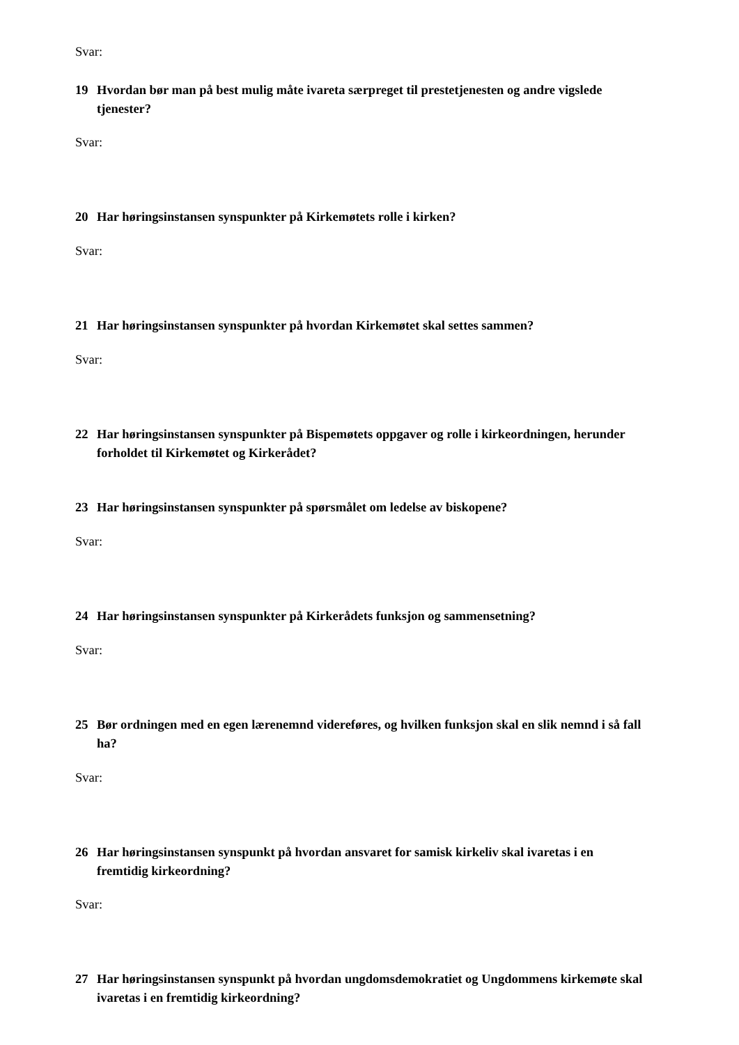Svar:
19 Hvordan bør man på best mulig måte ivareta særpreget til prestetjenesten og andre vigslede tjenester?
Svar:
20 Har høringsinstansen synspunkter på Kirkemøtets rolle i kirken?
Svar:
21 Har høringsinstansen synspunkter på hvordan Kirkemøtet skal settes sammen?
Svar:
22 Har høringsinstansen synspunkter på Bispemøtets oppgaver og rolle i kirkeordningen, herunder forholdet til Kirkemøtet og Kirkerådet?
23 Har høringsinstansen synspunkter på spørsmålet om ledelse av biskopene?
Svar:
24 Har høringsinstansen synspunkter på Kirkerådets funksjon og sammensetning?
Svar:
25 Bør ordningen med en egen lærenemnd videreføres, og hvilken funksjon skal en slik nemnd i så fall ha?
Svar:
26 Har høringsinstansen synspunkt på hvordan ansvaret for samisk kirkeliv skal ivaretas i en fremtidig kirkeordning?
Svar:
27 Har høringsinstansen synspunkt på hvordan ungdomsdemokratiet og Ungdommens kirkemøte skal ivaretas i en fremtidig kirkeordning?